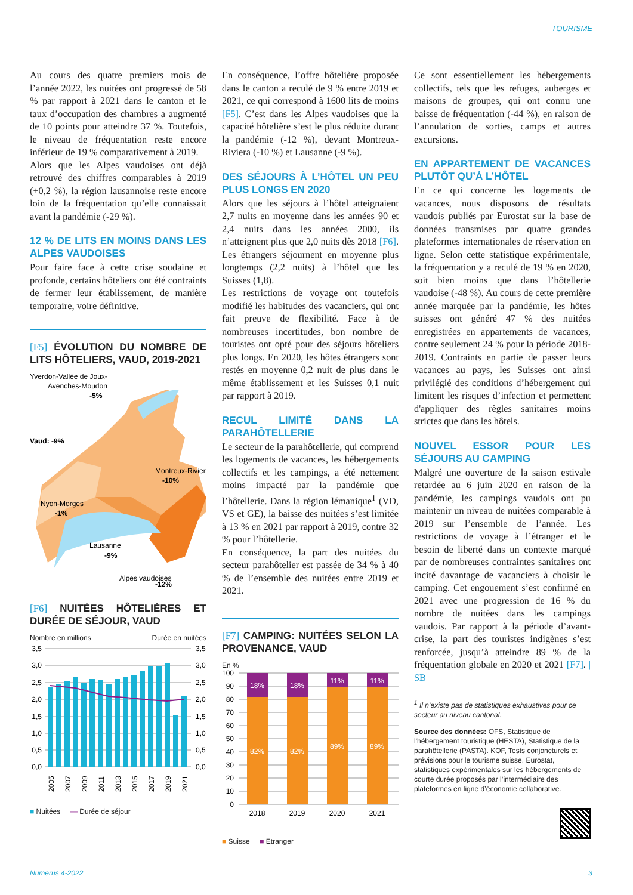TOURISME
Au cours des quatre premiers mois de l’année 2022, les nuitées ont progressé de 58 % par rapport à 2021 dans le canton et le taux d’occupation des chambres a augmenté de 10 points pour atteindre 37 %. Toutefois, le niveau de fréquentation reste encore inférieur de 19 % comparativement à 2019.
Alors que les Alpes vaudoises ont déjà retrouvé des chiffres comparables à 2019 (+0,2 %), la région lausannoise reste encore loin de la fréquentation qu’elle connaissait avant la pandémie (-29 %).
12 % DE LITS EN MOINS DANS LES ALPES VAUDOISES
Pour faire face à cette crise soudaine et profonde, certains hôteliers ont été contraints de fermer leur établissement, de manière temporaire, voire définitive.
[F5] ÉVOLUTION DU NOMBRE DE LITS HÔTELIERS, VAUD, 2019-2021
Yverdon-Vallée de Joux-
Avenches-Moudon
-5%
Vaud: -9%
Montreux-Riviera
-10%
Nyon-Morges
-1%
Lausanne
-9%
Alpes vaudoises
-12%
[F6] NUITÉES HÔTELIÈRES ET DURÉE DE SÉJOUR, VAUD
Nombre en millions Durée en nuitées
3,5
3,0
2,5
2,0
1,5
1,0
0,5
0,0
3,5
3,0
2,5
2,0
1,5
1,0
0,5
0,0
2005
2007
2009
2011
2013
2015
2017
2019
2021
■ Nuitées — Durée de séjour
En conséquence, l’offre hôtelière proposée dans le canton a reculé de 9 % entre 2019 et 2021, ce qui correspond à 1600 lits de moins [F5]. C’est dans les Alpes vaudoises que la capacité hôtelière s’est le plus réduite durant la pandémie (-12 %), devant Montreux-Riviera (-10 %) et Lausanne (-9 %).
DES SÉJOURS À L’HÔTEL UN PEU PLUS LONGS EN 2020
Alors que les séjours à l’hôtel atteignaient 2,7 nuits en moyenne dans les années 90 et 2,4 nuits dans les années 2000, ils n’atteignent plus que 2,0 nuits dès 2018 [F6]. Les étrangers séjournent en moyenne plus longtemps (2,2 nuits) à l’hôtel que les Suisses (1,8).
Les restrictions de voyage ont toutefois modifié les habitudes des vacanciers, qui ont fait preuve de flexibilité. Face à de nombreuses incertitudes, bon nombre de touristes ont opté pour des séjours hôteliers plus longs. En 2020, les hôtes étrangers sont restés en moyenne 0,2 nuit de plus dans le même établissement et les Suisses 0,1 nuit par rapport à 2019.
RECUL LIMITÉ DANS LA PARAHÔTELLERIE
Le secteur de la parahôtellerie, qui comprend les logements de vacances, les hébergements collectifs et les campings, a été nettement moins impacté par la pandémie que l’hôtellerie. Dans la région lémanique<sup>1</sup> (VD, VS et GE), la baisse des nuitées s’est limitée à 13 % en 2021 par rapport à 2019, contre 32 % pour l’hôtellerie.
En conséquence, la part des nuitées du secteur parahôtelier est passée de 34 % à 40 % de l’ensemble des nuitées entre 2019 et 2021.
[F7] CAMPING: NUITÉES SELON LA PROVENANCE, VAUD
En %
100
90
80
70
60
50
40
30
20
10
0
18%
18%
11%
11%
82%
82%
89%
89%
2018
2019
2020
2021
■ Suisse ■ Etranger
Ce sont essentiellement les hébergements collectifs, tels que les refuges, auberges et maisons de groupes, qui ont connu une baisse de fréquentation (-44 %), en raison de l’annulation de sorties, camps et autres excursions.
EN APPARTEMENT DE VACANCES PLUTÔT QU’À L’HÔTEL
En ce qui concerne les logements de vacances, nous disposons de résultats vaudois publiés par Eurostat sur la base de données transmises par quatre grandes plateformes internationales de réservation en ligne. Selon cette statistique expérimentale, la fréquentation y a reculé de 19 % en 2020, soit bien moins que dans l’hôtellerie vaudoise (-48 %). Au cours de cette première année marquée par la pandémie, les hôtes suisses ont généré 47 % des nuitées enregistrées en appartements de vacances, contre seulement 24 % pour la période 2018-2019. Contraints en partie de passer leurs vacances au pays, les Suisses ont ainsi privilégié des conditions d’hébergement qui limitent les risques d’infection et permettent d'appliquer des règles sanitaires moins strictes que dans les hôtels.
NOUVEL ESSOR POUR LES SÉJOURS AU CAMPING
Malgré une ouverture de la saison estivale retardée au 6 juin 2020 en raison de la pandémie, les campings vaudois ont pu maintenir un niveau de nuitées comparable à 2019 sur l’ensemble de l’année. Les restrictions de voyage à l’étranger et le besoin de liberté dans un contexte marqué par de nombreuses contraintes sanitaires ont incité davantage de vacanciers à choisir le camping. Cet engouement s’est confirmé en 2021 avec une progression de 16 % du nombre de nuitées dans les campings vaudois. Par rapport à la période d’avant-crise, la part des touristes indigènes s’est renforcée, jusqu’à atteindre 89 % de la fréquentation globale en 2020 et 2021 [F7]. | SB
<sup>1</sup> Il n’existe pas de statistiques exhaustives pour ce secteur au niveau cantonal.
Source des données: OFS, Statistique de l'hébergement touristique (HESTA), Statistique de la parahôtellerie (PASTA). KOF, Tests conjoncturels et prévisions pour le tourisme suisse. Eurostat, statistiques expérimentales sur les hébergements de courte durée proposés par l’intermédiaire des plateformes en ligne d’économie collaborative.
Numerus 4-2022 3